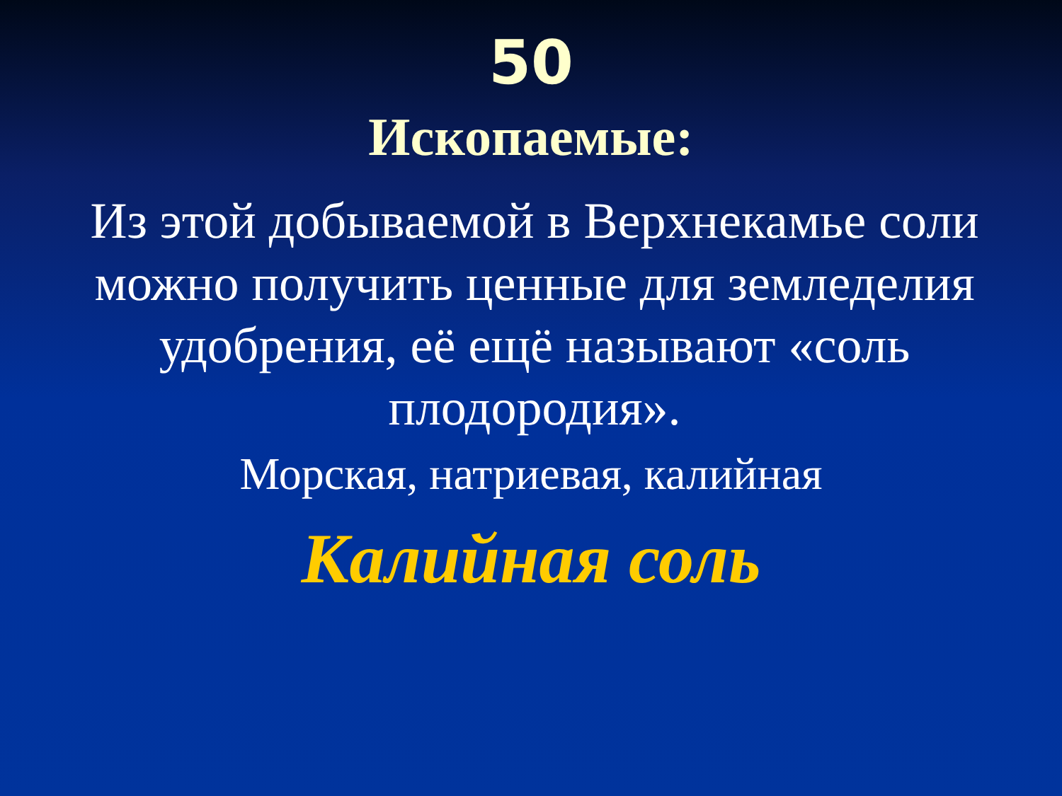50
Ископаемые:
Из этой добываемой в Верхнекамье соли можно получить ценные для земледелия удобрения, её ещё называют «соль плодородия».
Морская, натриевая, калийная
Калийная соль